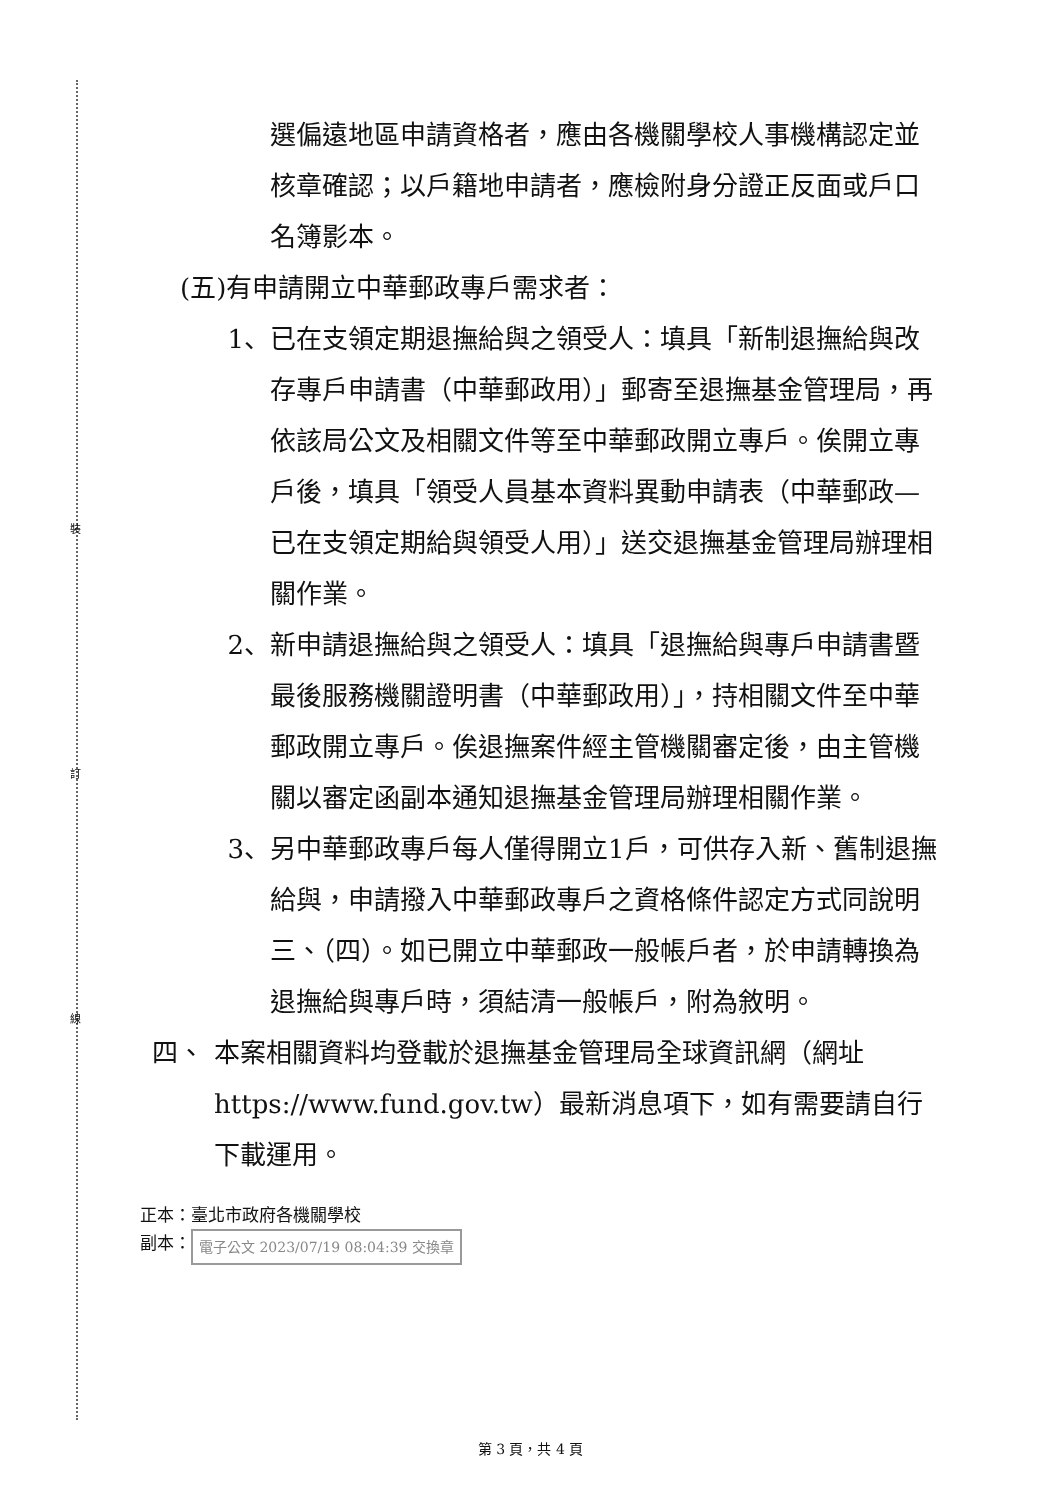裝
訂
線
選偏遠地區申請資格者，應由各機關學校人事機構認定並核章確認；以戶籍地申請者，應檢附身分證正反面或戶口名簿影本。
(五)有申請開立中華郵政專戶需求者：
1、 已在支領定期退撫給與之領受人：填具「新制退撫給與改存專戶申請書（中華郵政用）」郵寄至退撫基金管理局，再依該局公文及相關文件等至中華郵政開立專戶。俟開立專戶後，填具「領受人員基本資料異動申請表（中華郵政—已在支領定期給與領受人用）」送交退撫基金管理局辦理相關作業。
2、 新申請退撫給與之領受人：填具「退撫給與專戶申請書暨最後服務機關證明書（中華郵政用）」，持相關文件至中華郵政開立專戶。俟退撫案件經主管機關審定後，由主管機關以審定函副本通知退撫基金管理局辦理相關作業。
3、 另中華郵政專戶每人僅得開立1戶，可供存入新、舊制退撫給與，申請撥入中華郵政專戶之資格條件認定方式同說明三、（四）。如已開立中華郵政一般帳戶者，於申請轉換為退撫給與專戶時，須結清一般帳戶，附為敘明。
四、 本案相關資料均登載於退撫基金管理局全球資訊網（網址https://www.fund.gov.tw）最新消息項下，如有需要請自行下載運用。
正本：臺北市政府各機關學校
副本： 電子公文 2023/07/19 08:04:39 交換章
第 3 頁，共 4 頁